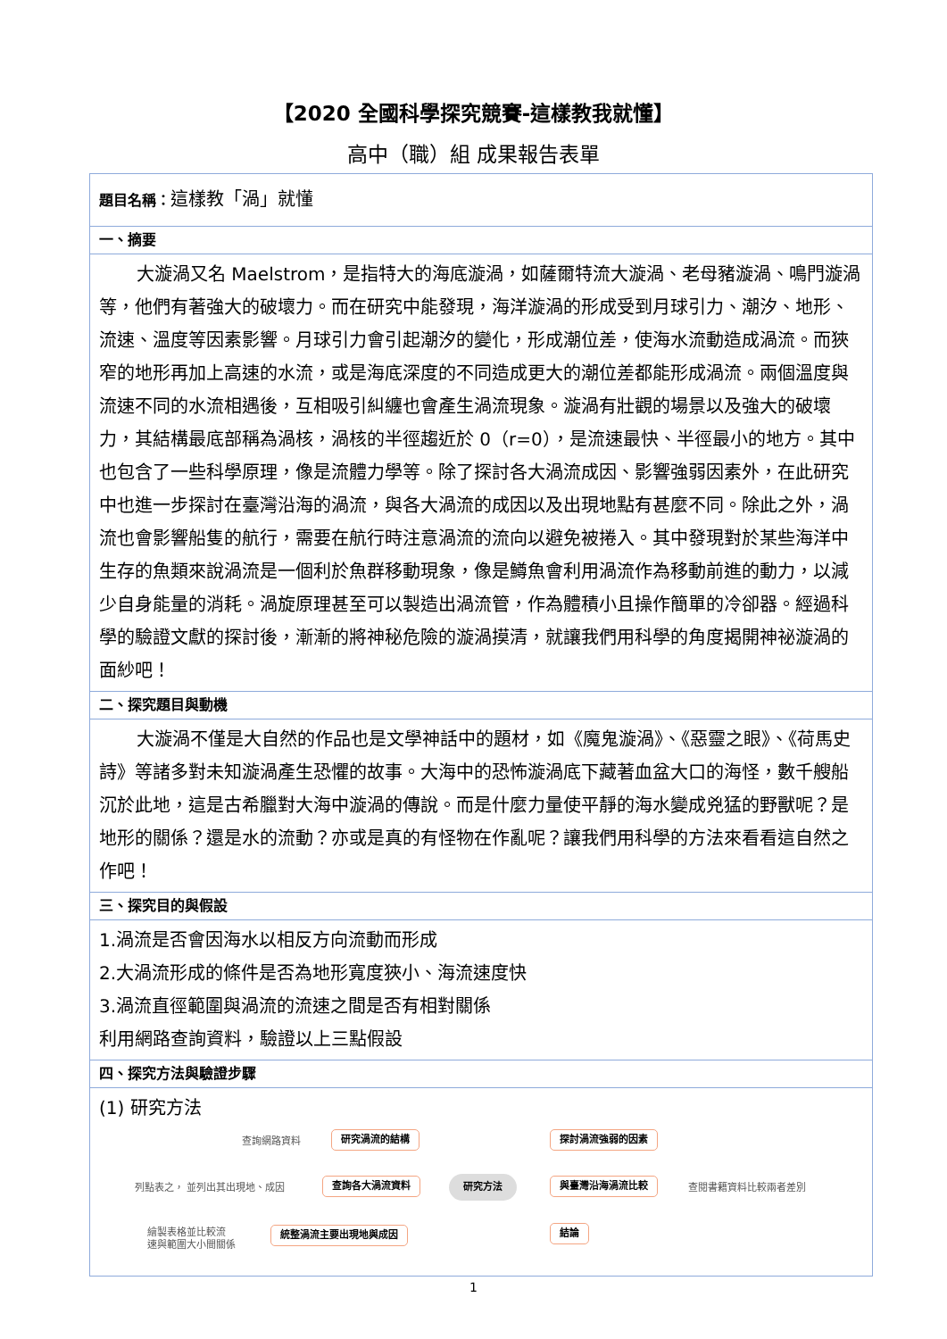【2020 全國科學探究競賽-這樣教我就懂】
高中（職）組 成果報告表單
| 題目名稱： 這樣教「渦」就懂 |
| 一、摘要 |
| 大漩渦又名 Maelstrom，是指特大的海底漩渦，如薩爾特流大漩渦、老母豬漩渦、鳴門漩渦等，他們有著強大的破壞力。而在研究中能發現，海洋漩渦的形成受到月球引力、潮汐、地形、流速、溫度等因素影響。月球引力會引起潮汐的變化，形成潮位差，使海水流動造成渦流。而狹窄的地形再加上高速的水流，或是海底深度的不同造成更大的潮位差都能形成渦流。兩個溫度與流速不同的水流相遇後，互相吸引糾纏也會產生渦流現象。漩渦有壯觀的場景以及強大的破壞力，其結構最底部稱為渦核，渦核的半徑趨近於 0（r=0），是流速最快、半徑最小的地方。其中也包含了一些科學原理，像是流體力學等。除了探討各大渦流成因、影響強弱因素外，在此研究中也進一步探討在臺灣沿海的渦流，與各大渦流的成因以及出現地點有甚麼不同。除此之外，渦流也會影響船隻的航行，需要在航行時注意渦流的流向以避免被捲入。其中發現對於某些海洋中生存的魚類來說渦流是一個利於魚群移動現象，像是鱒魚會利用渦流作為移動前進的動力，以減少自身能量的消耗。渦旋原理甚至可以製造出渦流管，作為體積小且操作簡單的冷卻器。經過科學的驗證文獻的探討後，漸漸的將神秘危險的漩渦摸清，就讓我們用科學的角度揭開神祕漩渦的面紗吧！ |
| 二、探究題目與動機 |
| 大漩渦不僅是大自然的作品也是文學神話中的題材，如《魔鬼漩渦》、《惡靈之眼》、《荷馬史詩》等諸多對未知漩渦產生恐懼的故事。大海中的恐怖漩渦底下藏著血盆大口的海怪，數千艘船沉於此地，這是古希臘對大海中漩渦的傳說。而是什麼力量使平靜的海水變成兇猛的野獸呢？是地形的關係？還是水的流動？亦或是真的有怪物在作亂呢？讓我們用科學的方法來看看這自然之作吧！ |
| 三、探究目的與假設 |
| 1.渦流是否會因海水以相反方向流動而形成 2.大渦流形成的條件是否為地形寬度狹小、海流速度快 3.渦流直徑範圍與渦流的流速之間是否有相對關係 利用網路查詢資料，驗證以上三點假設 |
| 四、探究方法與驗證步驟 |
| (1) 研究方法 查詢網路資料 研究渦流的結構 列點表之， 並列出其出現地、成因 查詢各大渦流資料 繪製表格並比較流 速與範圍大小間關係 統整渦流主要出現地與成因 研究方法 探討渦流強弱的因素 與臺灣沿海渦流比較 查閱書籍資料比較兩者差別 結論 |
1